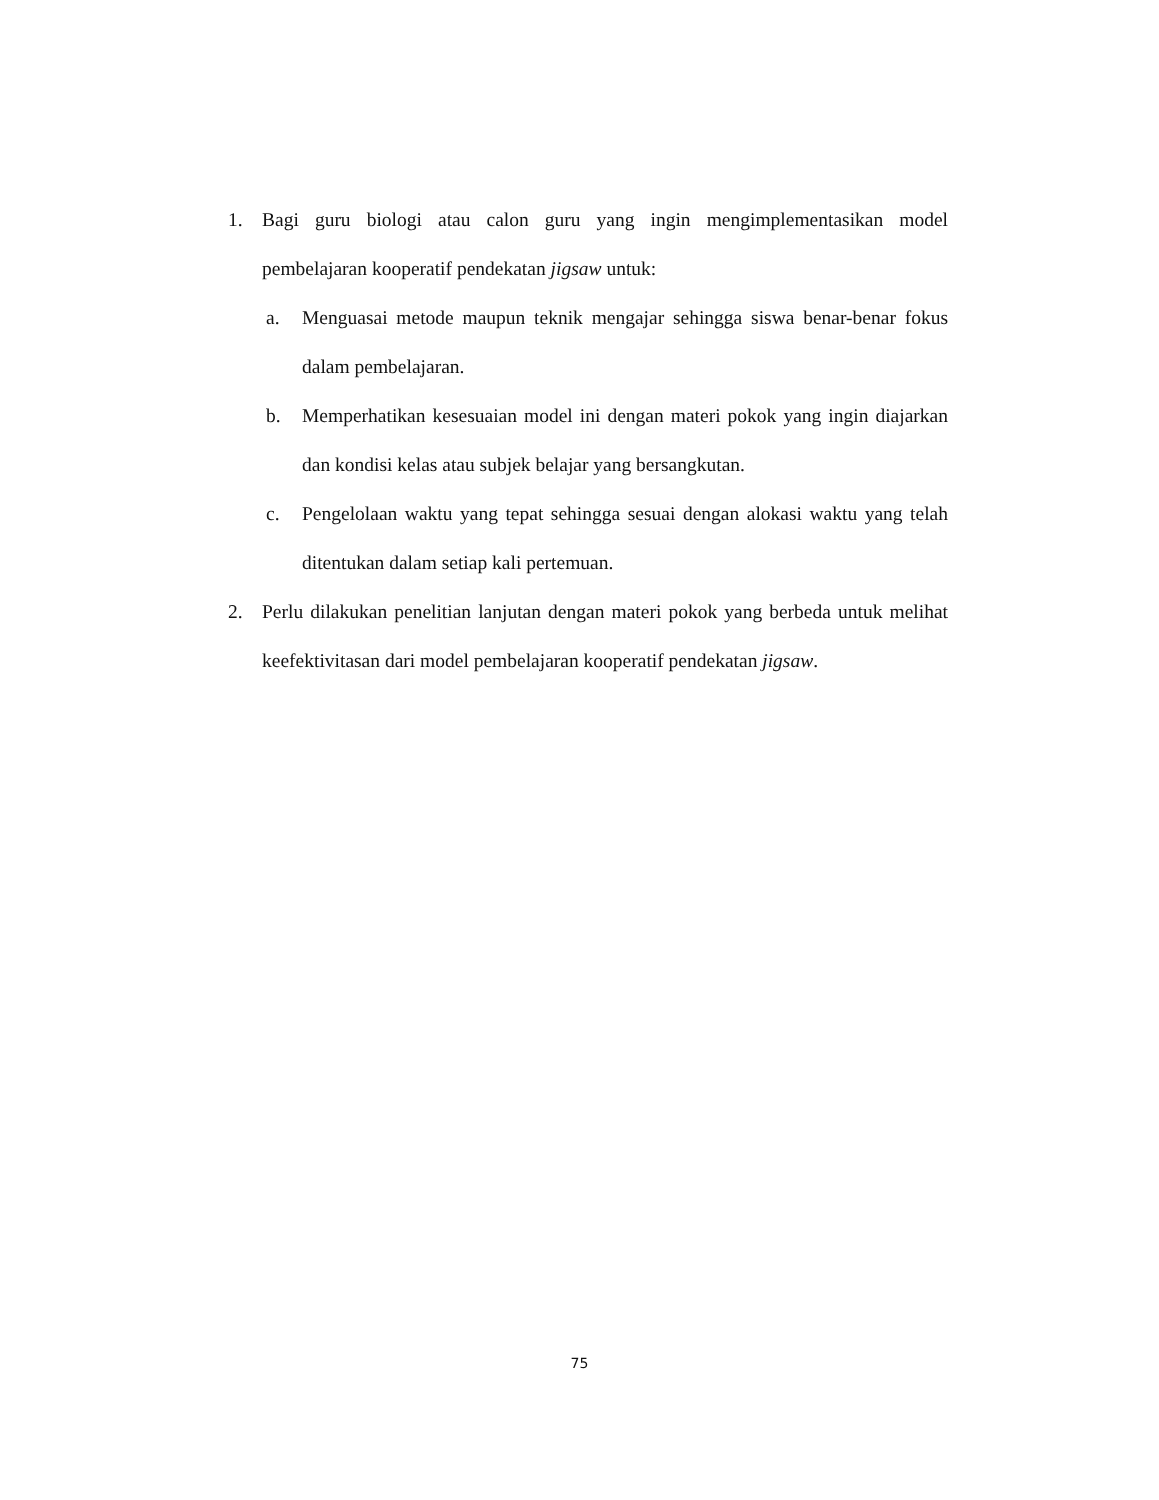1. Bagi guru biologi atau calon guru yang ingin mengimplementasikan model pembelajaran kooperatif pendekatan jigsaw untuk:
a. Menguasai metode maupun teknik mengajar sehingga siswa benar-benar fokus dalam pembelajaran.
b. Memperhatikan kesesuaian model ini dengan materi pokok yang ingin diajarkan dan kondisi kelas atau subjek belajar yang bersangkutan.
c. Pengelolaan waktu yang tepat sehingga sesuai dengan alokasi waktu yang telah ditentukan dalam setiap kali pertemuan.
2. Perlu dilakukan penelitian lanjutan dengan materi pokok yang berbeda untuk melihat keefektivitasan dari model pembelajaran kooperatif pendekatan jigsaw.
75